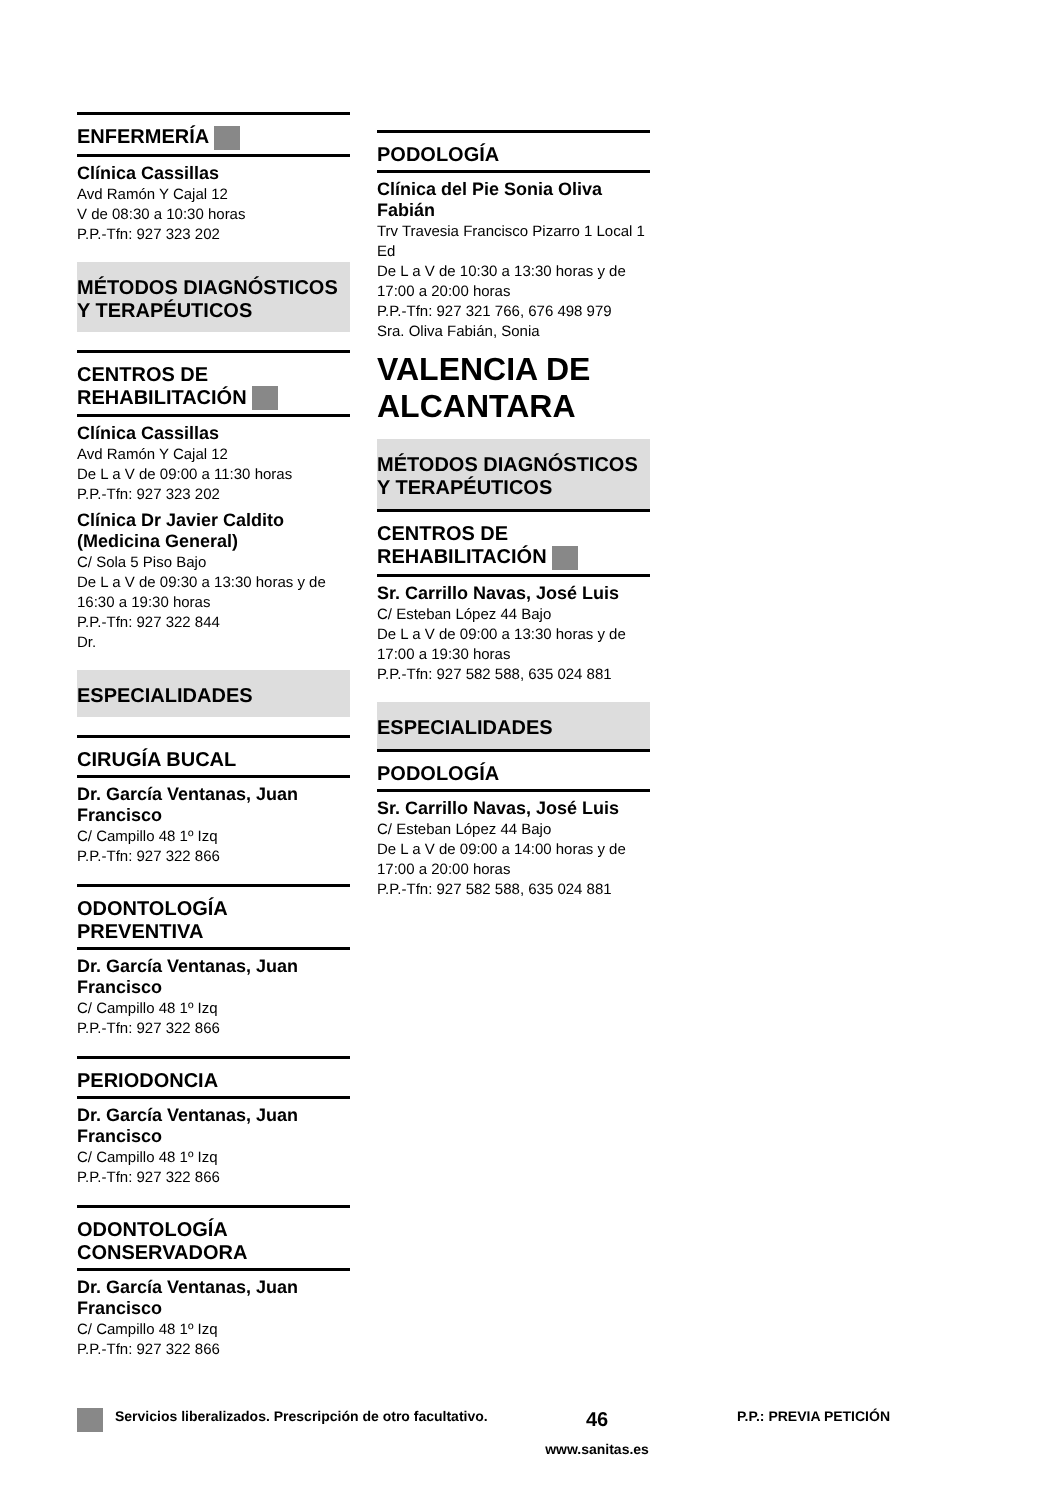ENFERMERÍA
Clínica Cassillas
Avd Ramón Y Cajal 12
V de 08:30 a 10:30 horas
P.P.-Tfn: 927 323 202
MÉTODOS DIAGNÓSTICOS Y TERAPÉUTICOS
CENTROS DE REHABILITACIÓN
Clínica Cassillas
Avd Ramón Y Cajal 12
De L a V de 09:00 a 11:30 horas
P.P.-Tfn: 927 323 202
Clínica Dr Javier Caldito (Medicina General)
C/ Sola 5 Piso Bajo
De L a V de 09:30 a 13:30 horas y de 16:30 a 19:30 horas
P.P.-Tfn: 927 322 844
Dr.
ESPECIALIDADES
CIRUGÍA BUCAL
Dr. García Ventanas, Juan Francisco
C/ Campillo 48 1º Izq
P.P.-Tfn: 927 322 866
ODONTOLOGÍA PREVENTIVA
Dr. García Ventanas, Juan Francisco
C/ Campillo 48 1º Izq
P.P.-Tfn: 927 322 866
PERIODONCIA
Dr. García Ventanas, Juan Francisco
C/ Campillo 48 1º Izq
P.P.-Tfn: 927 322 866
ODONTOLOGÍA CONSERVADORA
Dr. García Ventanas, Juan Francisco
C/ Campillo 48 1º Izq
P.P.-Tfn: 927 322 866
PODOLOGÍA
Clínica del Pie Sonia Oliva Fabián
Trv Travesia Francisco Pizarro 1 Local 1 Ed
De L a V de 10:30 a 13:30 horas y de 17:00 a 20:00 horas
P.P.-Tfn: 927 321 766, 676 498 979
Sra. Oliva Fabián, Sonia
VALENCIA DE ALCANTARA
MÉTODOS DIAGNÓSTICOS Y TERAPÉUTICOS
CENTROS DE REHABILITACIÓN
Sr. Carrillo Navas, José Luis
C/ Esteban López 44 Bajo
De L a V de 09:00 a 13:30 horas y de 17:00 a 19:30 horas
P.P.-Tfn: 927 582 588, 635 024 881
ESPECIALIDADES
PODOLOGÍA
Sr. Carrillo Navas, José Luis
C/ Esteban López 44 Bajo
De L a V de 09:00 a 14:00 horas y de 17:00 a 20:00 horas
P.P.-Tfn: 927 582 588, 635 024 881
Servicios liberalizados. Prescripción de otro facultativo.
46
www.sanitas.es
P.P.: PREVIA PETICIÓN